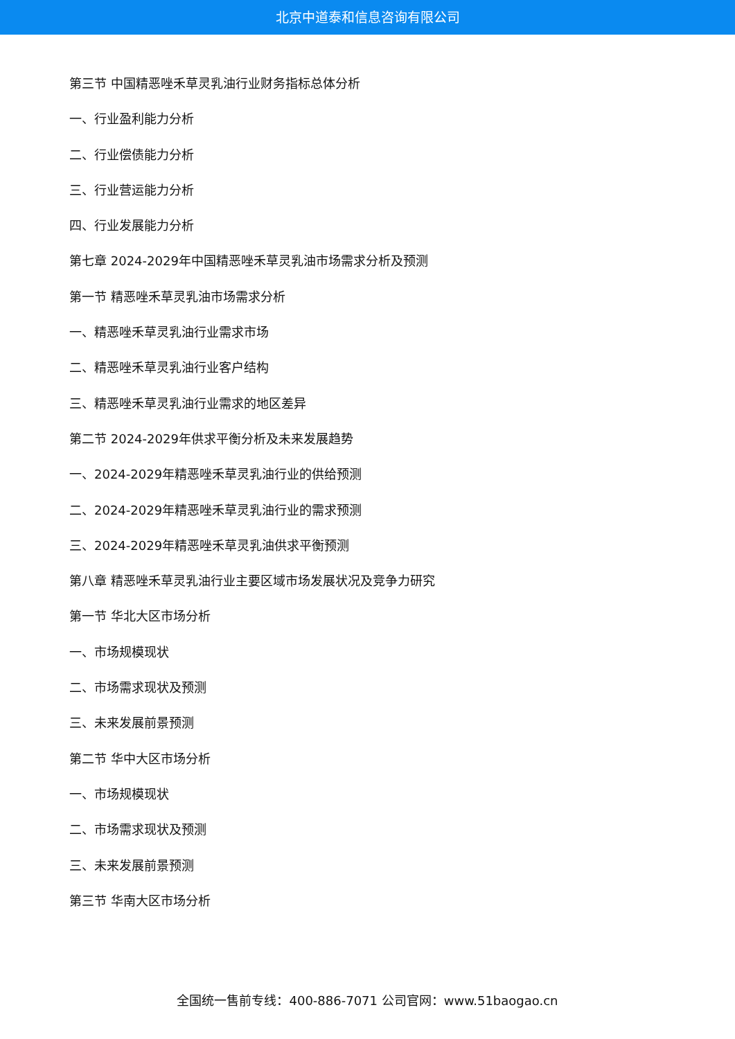北京中道泰和信息咨询有限公司
第三节 中国精恶唑禾草灵乳油行业财务指标总体分析
一、行业盈利能力分析
二、行业偿债能力分析
三、行业营运能力分析
四、行业发展能力分析
第七章 2024-2029年中国精恶唑禾草灵乳油市场需求分析及预测
第一节 精恶唑禾草灵乳油市场需求分析
一、精恶唑禾草灵乳油行业需求市场
二、精恶唑禾草灵乳油行业客户结构
三、精恶唑禾草灵乳油行业需求的地区差异
第二节 2024-2029年供求平衡分析及未来发展趋势
一、2024-2029年精恶唑禾草灵乳油行业的供给预测
二、2024-2029年精恶唑禾草灵乳油行业的需求预测
三、2024-2029年精恶唑禾草灵乳油供求平衡预测
第八章 精恶唑禾草灵乳油行业主要区域市场发展状况及竞争力研究
第一节 华北大区市场分析
一、市场规模现状
二、市场需求现状及预测
三、未来发展前景预测
第二节 华中大区市场分析
一、市场规模现状
二、市场需求现状及预测
三、未来发展前景预测
第三节 华南大区市场分析
全国统一售前专线：400-886-7071 公司官网：www.51baogao.cn